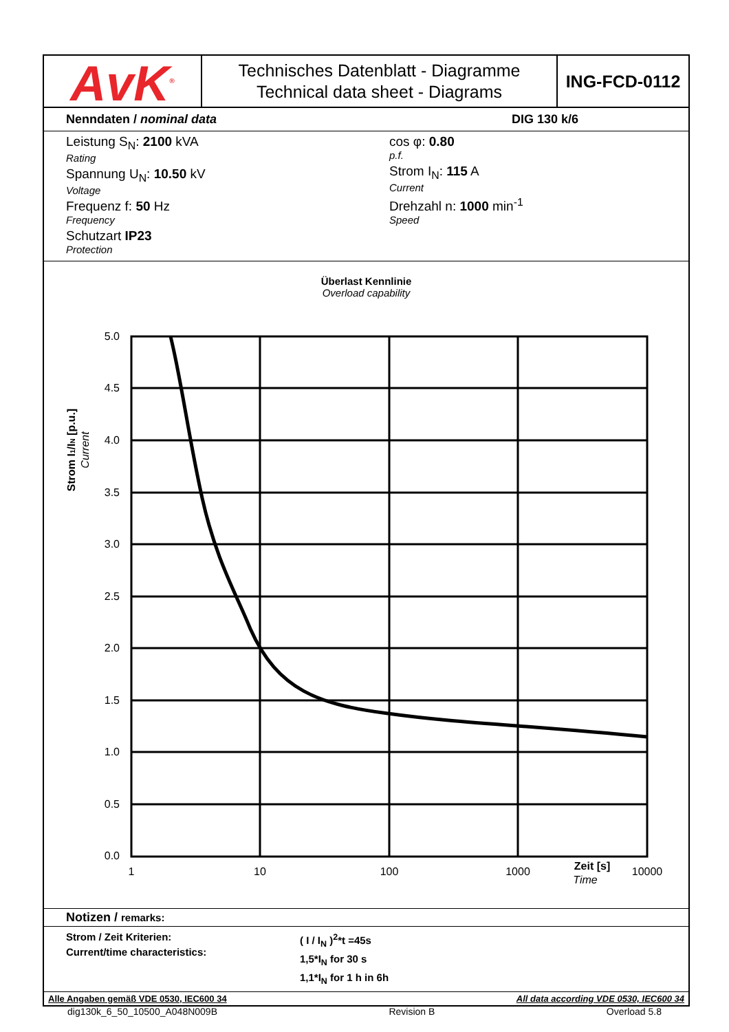AvK<sup>®</sup>
Technisches Datenblatt - Diagramme
Technical data sheet - Diagrams
ING-FCD-0112
Nenndaten / nominal data DIG 130 k/6
Leistung S<sub>N</sub>: 2100 kVA
Rating
Spannung U<sub>N</sub>: 10.50 kV
Voltage
Frequenz f: 50 Hz
Frequency
Schutzart IP23
Protection
cos φ: 0.80
p.f.
Strom I<sub>N</sub>: 115 A
Current
Drehzahl n: 1000 min<sup>-1</sup>
Speed
Überlast Kennlinie
Overload capability
5.0
4.5
4.0
3.5
3.0
2.5
2.0
1.5
1.0
0.5
0.0
1
10
100
1000
10000
Zeit [s]
Time
Strom I1/IN [p.u.]
Current
Notizen / remarks:
Strom / Zeit Kriterien:
Current/time characteristics:
( I / I<sub>N</sub> )<sup>2</sup>*t =45s
1,5*I<sub>N</sub> for 30 s
1,1*I<sub>N</sub> for 1 h in 6h
Alle Angaben gemäß VDE 0530, IEC600 34 All data according VDE 0530, IEC600 34
dig130k_6_50_10500_A048N009B Revision B Overload 5.8